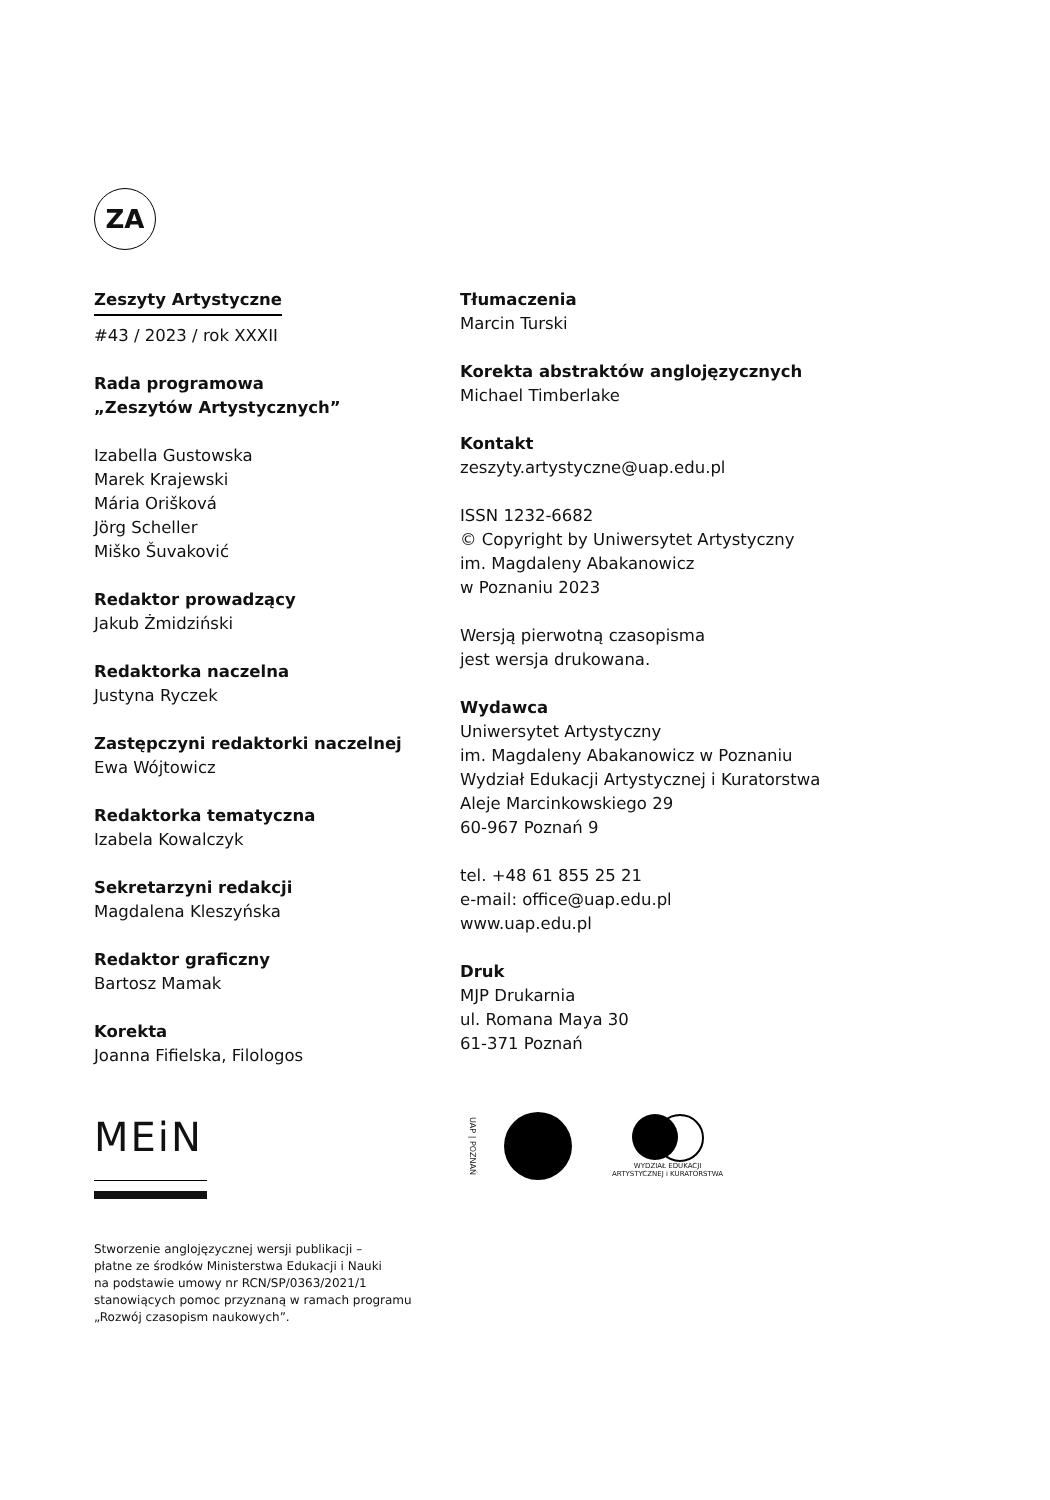ZA
Zeszyty Artystyczne
#43 / 2023 / rok XXXII
Rada programowa
„Zeszytów Artystycznych”
Izabella Gustowska
Marek Krajewski
Mária Orišková
Jörg Scheller
Miško Šuvaković
Redaktor prowadzący
Jakub Żmidziński
Redaktorka naczelna
Justyna Ryczek
Zastępczyni redaktorki naczelnej
Ewa Wójtowicz
Redaktorka tematyczna
Izabela Kowalczyk
Sekretarzyni redakcji
Magdalena Kleszyńska
Redaktor graficzny
Bartosz Mamak
Korekta
Joanna Fifielska, Filologos
Tłumaczenia
Marcin Turski
Korekta abstraktów anglojęzycznych
Michael Timberlake
Kontakt
zeszyty.artystyczne@uap.edu.pl
ISSN 1232-6682
© Copyright by Uniwersytet Artystyczny
im. Magdaleny Abakanowicz
w Poznaniu 2023
Wersją pierwotną czasopisma
jest wersja drukowana.
Wydawca
Uniwersytet Artystyczny
im. Magdaleny Abakanowicz w Poznaniu
Wydział Edukacji Artystycznej i Kuratorstwa
Aleje Marcinkowskiego 29
60-967 Poznań 9
tel. +48 61 855 25 21
e-mail: office@uap.edu.pl
www.uap.edu.pl
Druk
MJP Drukarnia
ul. Romana Maya 30
61-371 Poznań
MEiN
UAP | POZNAŃ
WYDZIAŁ EDUKACJI
ARTYSTYCZNEJ i KURATORSTWA
Stworzenie anglojęzycznej wersji publikacji –
płatne ze środków Ministerstwa Edukacji i Nauki
na podstawie umowy nr RCN/SP/0363/2021/1
stanowiących pomoc przyznaną w ramach programu
„Rozwój czasopism naukowych”.